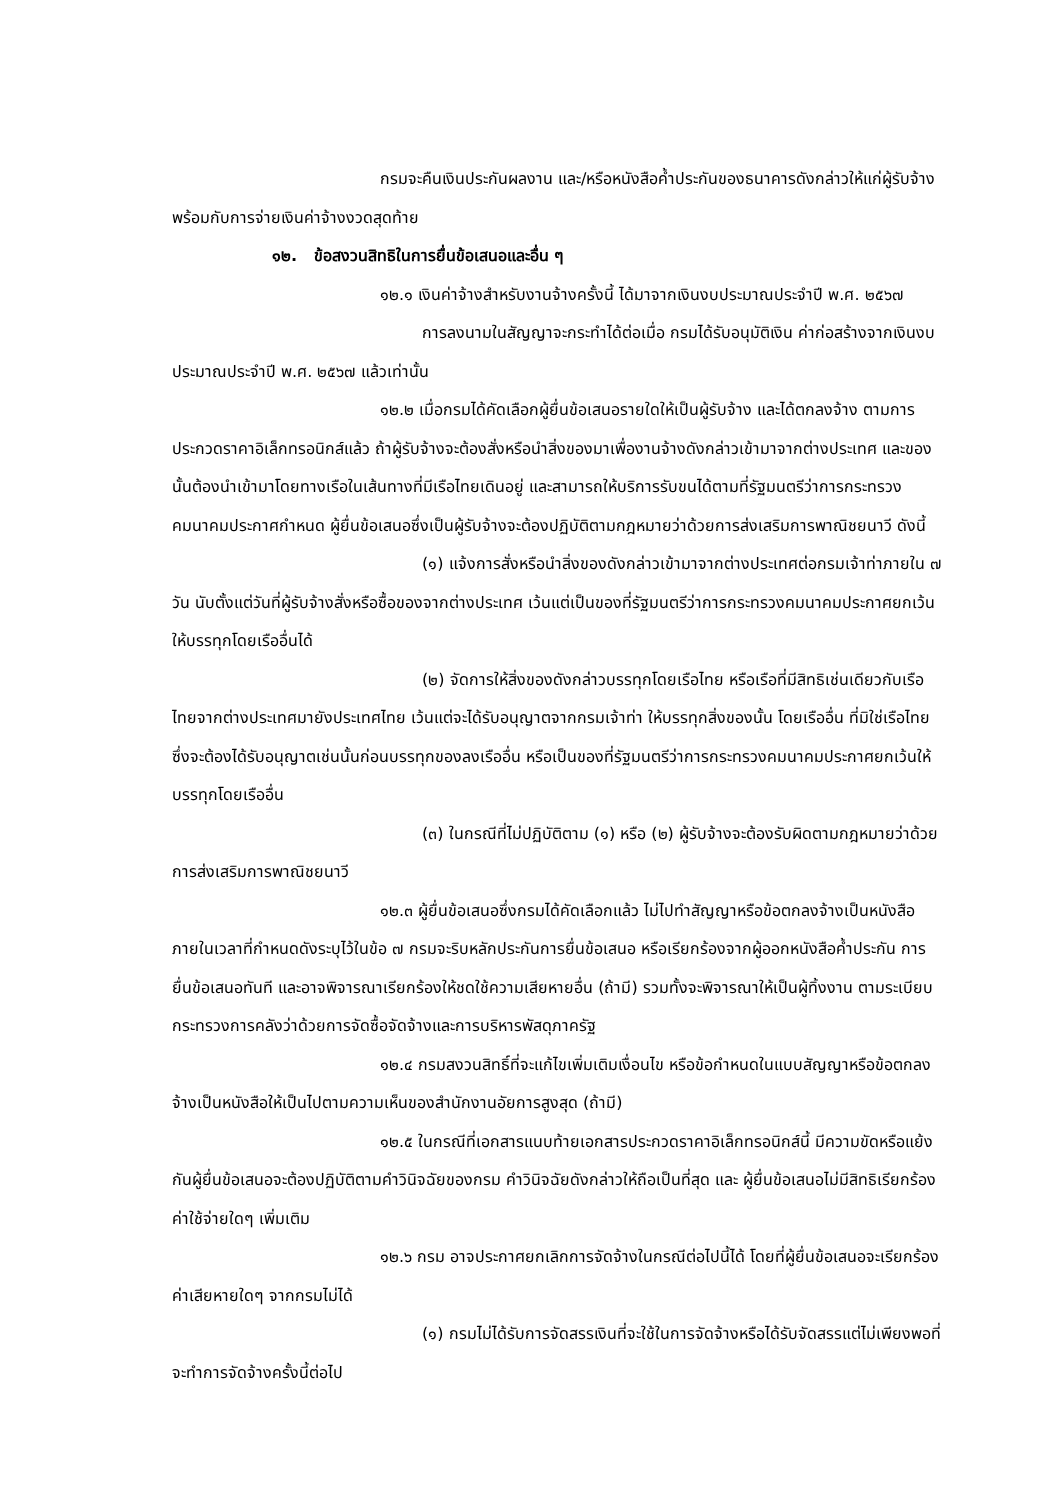กรมจะคืนเงินประกันผลงาน และ/หรือหนังสือค้ำประกันของธนาคารดังกล่าวให้แก่ผู้รับจ้างพร้อมกับการจ่ายเงินค่าจ้างงวดสุดท้าย
๑๒. ข้อสงวนสิทธิในการยื่นข้อเสนอและอื่น ๆ
๑๒.๑ เงินค่าจ้างสำหรับงานจ้างครั้งนี้ ได้มาจากเงินงบประมาณประจำปี พ.ศ. ๒๕๖๗
การลงนามในสัญญาจะกระทำได้ต่อเมื่อ กรมได้รับอนุมัติเงิน ค่าก่อสร้างจากเงินงบประมาณประจำปี พ.ศ. ๒๕๖๗ แล้วเท่านั้น
๑๒.๒ เมื่อกรมได้คัดเลือกผู้ยื่นข้อเสนอรายใดให้เป็นผู้รับจ้าง และได้ตกลงจ้าง ตามการประกวดราคาอิเล็กทรอนิกส์แล้ว ถ้าผู้รับจ้างจะต้องสั่งหรือนำสิ่งของมาเพื่องานจ้างดังกล่าวเข้ามาจากต่างประเทศ และของนั้นต้องนำเข้ามาโดยทางเรือในเส้นทางที่มีเรือไทยเดินอยู่ และสามารถให้บริการรับขนได้ตามที่รัฐมนตรีว่าการกระทรวงคมนาคมประกาศกำหนด ผู้ยื่นข้อเสนอซึ่งเป็นผู้รับจ้างจะต้องปฏิบัติตามกฎหมายว่าด้วยการส่งเสริมการพาณิชยนาวี ดังนี้
(๑) แจ้งการสั่งหรือนำสิ่งของดังกล่าวเข้ามาจากต่างประเทศต่อกรมเจ้าท่าภายใน ๗ วัน นับตั้งแต่วันที่ผู้รับจ้างสั่งหรือซื้อของจากต่างประเทศ เว้นแต่เป็นของที่รัฐมนตรีว่าการกระทรวงคมนาคมประกาศยกเว้นให้บรรทุกโดยเรืออื่นได้
(๒) จัดการให้สิ่งของดังกล่าวบรรทุกโดยเรือไทย หรือเรือที่มีสิทธิเช่นเดียวกับเรือไทยจากต่างประเทศมายังประเทศไทย เว้นแต่จะได้รับอนุญาตจากกรมเจ้าท่า ให้บรรทุกสิ่งของนั้น โดยเรืออื่น ที่มิใช่เรือไทย ซึ่งจะต้องได้รับอนุญาตเช่นนั้นก่อนบรรทุกของลงเรืออื่น หรือเป็นของที่รัฐมนตรีว่าการกระทรวงคมนาคมประกาศยกเว้นให้บรรทุกโดยเรืออื่น
(๓) ในกรณีที่ไม่ปฏิบัติตาม (๑) หรือ (๒) ผู้รับจ้างจะต้องรับผิดตามกฎหมายว่าด้วยการส่งเสริมการพาณิชยนาวี
๑๒.๓ ผู้ยื่นข้อเสนอซึ่งกรมได้คัดเลือกแล้ว ไม่ไปทำสัญญาหรือข้อตกลงจ้างเป็นหนังสือภายในเวลาที่กำหนดดังระบุไว้ในข้อ ๗ กรมจะริบหลักประกันการยื่นข้อเสนอ หรือเรียกร้องจากผู้ออกหนังสือค้ำประกัน การยื่นข้อเสนอทันที และอาจพิจารณาเรียกร้องให้ชดใช้ความเสียหายอื่น (ถ้ามี) รวมทั้งจะพิจารณาให้เป็นผู้ทิ้งงาน ตามระเบียบกระทรวงการคลังว่าด้วยการจัดซื้อจัดจ้างและการบริหารพัสดุภาครัฐ
๑๒.๔ กรมสงวนสิทธิ์ที่จะแก้ไขเพิ่มเติมเงื่อนไข หรือข้อกำหนดในแบบสัญญาหรือข้อตกลงจ้างเป็นหนังสือให้เป็นไปตามความเห็นของสำนักงานอัยการสูงสุด (ถ้ามี)
๑๒.๕ ในกรณีที่เอกสารแนบท้ายเอกสารประกวดราคาอิเล็กทรอนิกส์นี้ มีความขัดหรือแย้งกันผู้ยื่นข้อเสนอจะต้องปฏิบัติตามคำวินิจฉัยของกรม คำวินิจฉัยดังกล่าวให้ถือเป็นที่สุด และ ผู้ยื่นข้อเสนอไม่มีสิทธิเรียกร้องค่าใช้จ่ายใดๆ เพิ่มเติม
๑๒.๖ กรม อาจประกาศยกเลิกการจัดจ้างในกรณีต่อไปนี้ได้ โดยที่ผู้ยื่นข้อเสนอจะเรียกร้องค่าเสียหายใดๆ จากกรมไม่ได้
(๑) กรมไม่ได้รับการจัดสรรเงินที่จะใช้ในการจัดจ้างหรือได้รับจัดสรรแต่ไม่เพียงพอที่ จะทำการจัดจ้างครั้งนี้ต่อไป